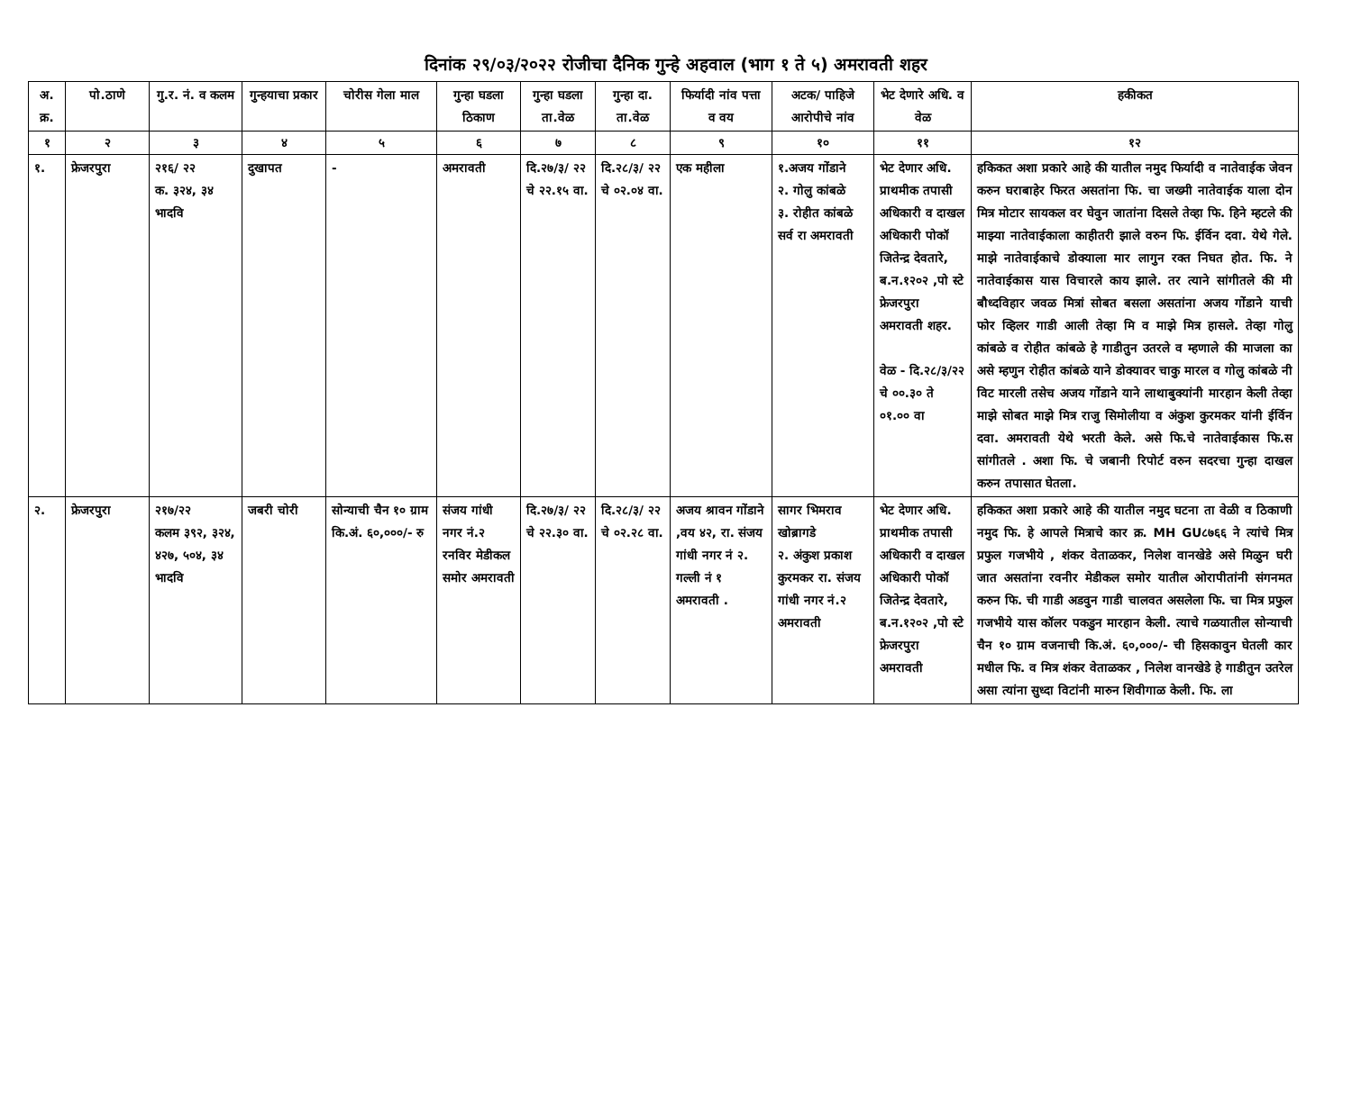दिनांक २९/०३/२०२२ रोजीचा दैनिक गुन्हे अहवाल (भाग १ ते ५) अमरावती शहर
| अ. क्र. | पो.ठाणे | गु.र. नं. व कलम | गुन्हयाचा प्रकार | चोरीस गेला माल | गुन्हा घडला ठिकाण | गुन्हा घडला ता.वेळ | गुन्हा दा. ता.वेळ | फिर्यादी नांव पत्ता व वय | अटक/ पाहिजे आरोपीचे नांव | भेट देणारे अधि. व वेळ | हकीकत |
| --- | --- | --- | --- | --- | --- | --- | --- | --- | --- | --- | --- |
| १ | २ | ३ | ४ | ५ | ६ | ७ | ८ | ९ | १० | ११ | १२ |
| १. | फ्रेजरपुरा | २१६/ २२ क. ३२४, ३४ भादवि | दुखापत | - | अमरावती | दि.२७/३/ २२ चे २२.१५ वा. | दि.२८/३/ २२ चे ०२.०४ वा. | एक महीला | १.अजय गोंडाने २. गोलु कांबळे ३. रोहीत कांबळे सर्व रा अमरावती | भेट देणार अधि. प्राथमीक तपासी अधिकारी व दाखल अधिकारी पोकॉ जितेन्द्र देवतारे, ब.न.१२०२ ,पो स्टे फ्रेजरपुरा अमरावती शहर. वेळ - दि.२८/३/२२ चे ००.३० ते ०१.०० वा | हकिकत अशा प्रकारे आहे की यातील नमुद फिर्यादी व नातेवाईक जेवन करुन घराबाहेर फिरत असतांना फि. चा जख्मी नातेवाईक याला दोन मित्र मोटार सायकल वर घेवुन जातांना दिसले तेव्हा फि. हिने म्हटले की माझ्या नातेवाईकाला काहीतरी झाले वरुन फि. ईर्विन दवा. येथे गेले. माझे नातेवाईकाचे डोक्याला मार लागुन रक्त निघत होत. फि. ने नातेवाईकास यास विचारले काय झाले. तर त्याने सांगीतले की मी बौध्दविहार जवळ मित्रां सोबत बसला असतांना अजय गोंडाने याची फोर व्हिलर गाडी आली तेव्हा मि व माझे मित्र हासले. तेव्हा गोलु कांबळे व रोहीत कांबळे हे गाडीतुन उतरले व म्हणाले की माजला का असे म्हणुन रोहीत कांबळे याने डोक्यावर चाकु मारल व गोलु कांबळे नी विट मारली तसेच अजय गोंडाने याने लाथाबुक्यांनी मारहान केली तेव्हा माझे सोबत माझे मित्र राजु सिमोलीया व अंकुश कुरमकर यांनी ईर्विन दवा. अमरावती येथे भरती केले. असे फि.चे नातेवाईकास फि.स सांगीतले . अशा फि. चे जबानी रिपोर्ट वरुन सदरचा गुन्हा दाखल करुन तपासात घेतला. |
| २. | फ्रेजरपुरा | २१७/२२ कलम ३९२, ३२४, ४२७, ५०४, ३४ भादवि | जबरी चोरी | सोन्याची चैन १० ग्राम कि.अं. ६०,०००/- रु | संजय गांधी नगर नं.२ रनविर मेडीकल समोर अमरावती | दि.२७/३/ २२ चे २२.३० वा. | दि.२८/३/ २२ चे ०२.२८ वा. | अजय श्रावन गोंडाने ,वय ४२, रा. संजय गांधी नगर नं २. गल्ली नं १ अमरावती . | सागर भिमराव खोब्रागडे २. अंकुश प्रकाश कुरमकर रा. संजय गांधी नगर नं.२ अमरावती | भेट देणार अधि. प्राथमीक तपासी अधिकारी व दाखल अधिकारी पोकॉ जितेन्द्र देवतारे, ब.न.१२०२ ,पो स्टे फ्रेजरपुरा अमरावती | हकिकत अशा प्रकारे आहे की यातील नमुद घटना ता वेळी व ठिकाणी नमुद फि. हे आपले मित्राचे कार क्र. MH GU८७६६ ने त्यांचे मित्र प्रफुल गजभीये , शंकर वेताळकर, निलेश वानखेडे असे मिळुन घरी जात असतांना रवनीर मेडीकल समोर यातील ओरापीतांनी संगनमत करुन फि. ची गाडी अडवुन गाडी चालवत असलेला फि. चा मित्र प्रफुल गजभीये यास कॉलर पकडुन मारहान केली. त्याचे गळयातील सोन्याची चैन १० ग्राम वजनाची कि.अं. ६०,०००/- ची हिसकावुन घेतली कार मधील फि. व मित्र शंकर वेताळकर , निलेश वानखेडे हे गाडीतुन उतरेल असा त्यांना सुध्दा विटांनी मारुन शिवीगाळ केली. फि. ला |